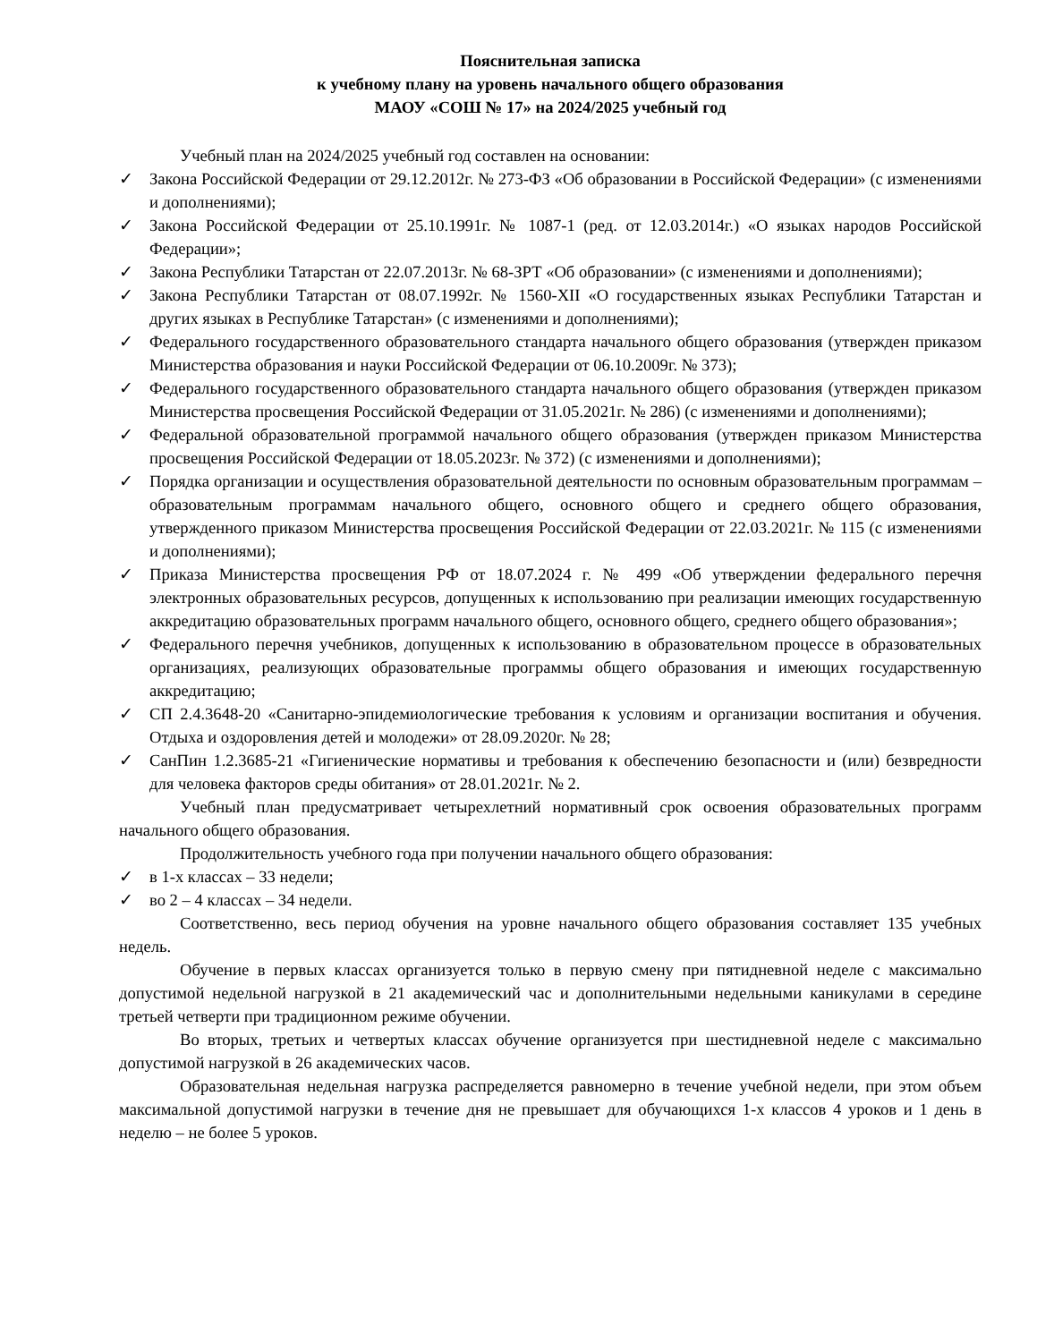Пояснительная записка
к учебному плану на уровень начального общего образования
МАОУ «СОШ № 17» на 2024/2025 учебный год
Учебный план на 2024/2025 учебный год составлен на основании:
✓ Закона Российской Федерации от 29.12.2012г. № 273-ФЗ «Об образовании в Российской Федерации» (с изменениями и дополнениями);
✓ Закона Российской Федерации от 25.10.1991г. № 1087-1 (ред. от 12.03.2014г.) «О языках народов Российской Федерации»;
✓ Закона Республики Татарстан от 22.07.2013г. № 68-ЗРТ «Об образовании» (с изменениями и дополнениями);
✓ Закона Республики Татарстан от 08.07.1992г. № 1560-XII «О государственных языках Республики Татарстан и других языках в Республике Татарстан» (с изменениями и дополнениями);
✓ Федерального государственного образовательного стандарта начального общего образования (утвержден приказом Министерства образования и науки Российской Федерации от 06.10.2009г. № 373);
✓ Федерального государственного образовательного стандарта начального общего образования (утвержден приказом Министерства просвещения Российской Федерации от 31.05.2021г. № 286) (с изменениями и дополнениями);
✓ Федеральной образовательной программой начального общего образования (утвержден приказом Министерства просвещения Российской Федерации от 18.05.2023г. № 372) (с изменениями и дополнениями);
✓ Порядка организации и осуществления образовательной деятельности по основным образовательным программам – образовательным программам начального общего, основного общего и среднего общего образования, утвержденного приказом Министерства просвещения Российской Федерации от 22.03.2021г. № 115 (с изменениями и дополнениями);
✓ Приказа Министерства просвещения РФ от 18.07.2024 г. № 499 «Об утверждении федерального перечня электронных образовательных ресурсов, допущенных к использованию при реализации имеющих государственную аккредитацию образовательных программ начального общего, основного общего, среднего общего образования»;
✓ Федерального перечня учебников, допущенных к использованию в образовательном процессе в образовательных организациях, реализующих образовательные программы общего образования и имеющих государственную аккредитацию;
✓ СП 2.4.3648-20 «Санитарно-эпидемиологические требования к условиям и организации воспитания и обучения. Отдыха и оздоровления детей и молодежи» от 28.09.2020г. № 28;
✓ СанПин 1.2.3685-21 «Гигиенические нормативы и требования к обеспечению безопасности и (или) безвредности для человека факторов среды обитания» от 28.01.2021г. № 2.
Учебный план предусматривает четырехлетний нормативный срок освоения образовательных программ начального общего образования.
Продолжительность учебного года при получении начального общего образования:
✓ в 1-х классах – 33 недели;
✓ во 2 – 4 классах – 34 недели.
Соответственно, весь период обучения на уровне начального общего образования составляет 135 учебных недель.
Обучение в первых классах организуется только в первую смену при пятидневной неделе с максимально допустимой недельной нагрузкой в 21 академический час и дополнительными недельными каникулами в середине третьей четверти при традиционном режиме обучении.
Во вторых, третьих и четвертых классах обучение организуется при шестидневной неделе с максимально допустимой нагрузкой в 26 академических часов.
Образовательная недельная нагрузка распределяется равномерно в течение учебной недели, при этом объем максимальной допустимой нагрузки в течение дня не превышает для обучающихся 1-х классов 4 уроков и 1 день в неделю – не более 5 уроков.